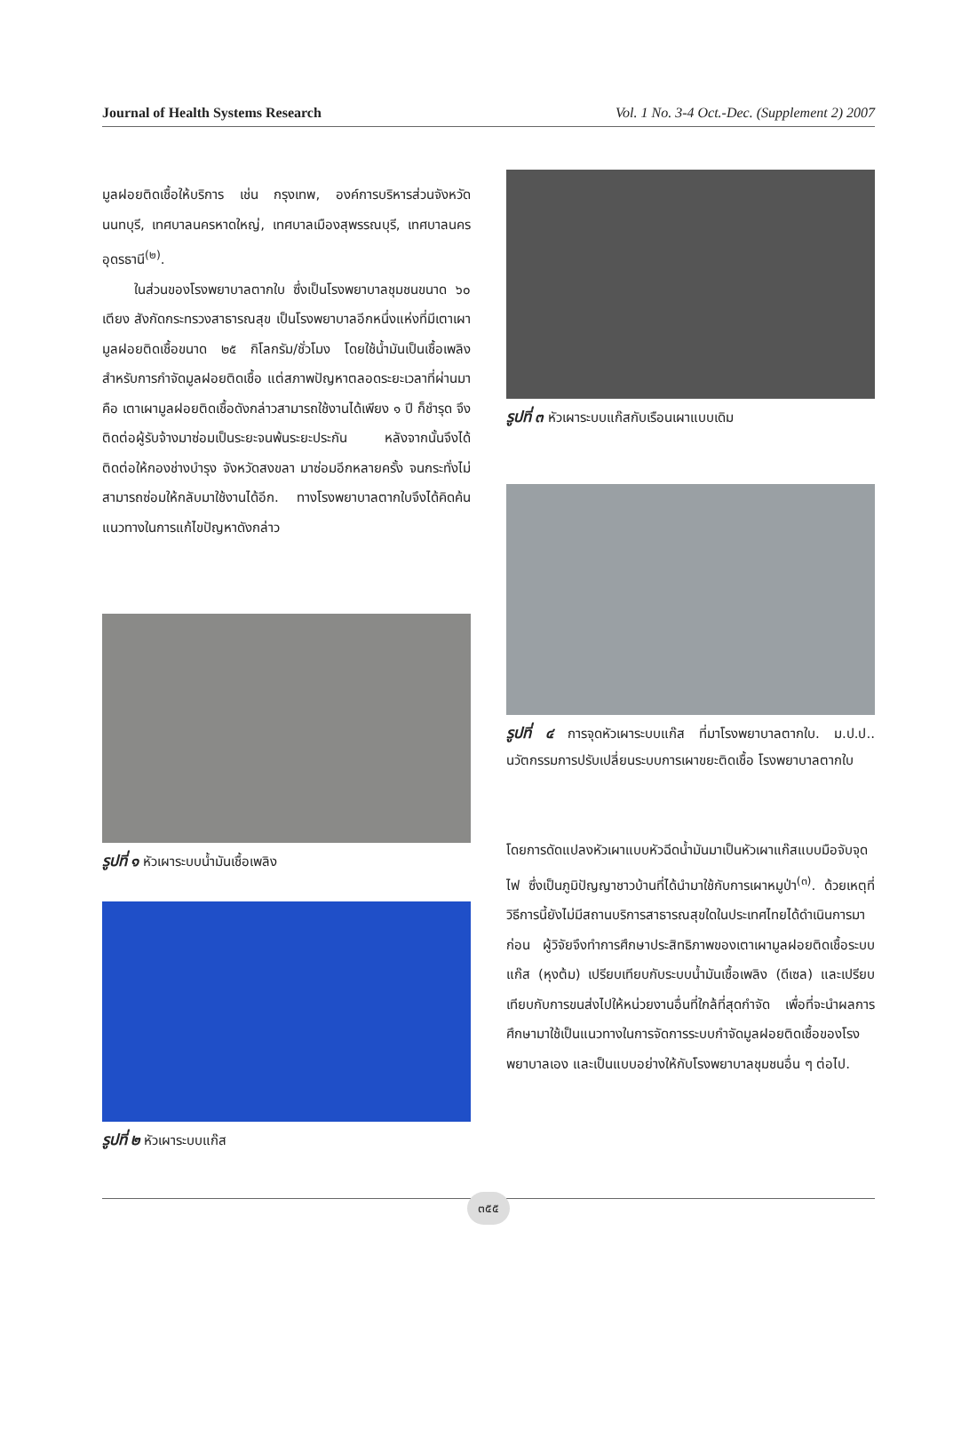Journal of Health Systems Research Vol. 1 No. 3-4 Oct.-Dec. (Supplement 2) 2007
มูลฝอยติดเชื้อให้บริการ เช่น กรุงเทพ, องค์การบริหารส่วนจังหวัดนนทบุรี, เทศบาลนครหาดใหญ่, เทศบาลเมืองสุพรรณบุรี, เทศบาลนครอุดรธานี<sup>(๒)</sup>.
ในส่วนของโรงพยาบาลตากใบ ซึ่งเป็นโรงพยาบาลชุมชนขนาด ๖๐ เตียง สังกัดกระทรวงสาธารณสุข เป็นโรงพยาบาลอีกหนึ่งแห่งที่มีเตาเผามูลฝอยติดเชื้อขนาด ๒๕ กิโลกรัม/ชั่วโมง โดยใช้น้ำมันเป็นเชื้อเพลิงสำหรับการกำจัดมูลฝอยติดเชื้อ แต่สภาพปัญหาตลอดระยะเวลาที่ผ่านมา คือ เตาเผามูลฝอยติดเชื้อดังกล่าวสามารถใช้งานได้เพียง ๑ ปี ก็ชำรุด จึงติดต่อผู้รับจ้างมาซ่อมเป็นระยะจนพ้นระยะประกัน หลังจากนั้นจึงได้ติดต่อให้กองช่างบำรุง จังหวัดสงขลา มาซ่อมอีกหลายครั้ง จนกระทั่งไม่สามารถซ่อมให้กลับมาใช้งานได้อีก. ทางโรงพยาบาลตากใบจึงได้คิดค้นแนวทางในการแก้ไขปัญหาดังกล่าว
รูปที่ ๑ หัวเผาระบบน้ำมันเชื้อเพลิง
รูปที่ ๒ หัวเผาระบบแก๊ส
รูปที่ ๓ หัวเผาระบบแก๊สกับเรือนเผาแบบเดิม
รูปที่ ๔ การจุดหัวเผาระบบแก๊ส ที่มาโรงพยาบาลตากใบ. ม.ป.ป.. นวัตกรรมการปรับเปลี่ยนระบบการเผาขยะติดเชื้อ โรงพยาบาลตากใบ
โดยการดัดแปลงหัวเผาแบบหัวฉีดน้ำมันมาเป็นหัวเผาแก๊สแบบมือจับจุดไฟ ซึ่งเป็นภูมิปัญญาชาวบ้านที่ได้นำมาใช้กับการเผาหมูป่า<sup>(๓)</sup>. ด้วยเหตุที่วิธีการนี้ยังไม่มีสถานบริการสาธารณสุขใดในประเทศไทยได้ดำเนินการมาก่อน ผู้วิจัยจึงทำการศึกษาประสิทธิภาพของเตาเผามูลฝอยติดเชื้อระบบแก๊ส (หุงต้ม) เปรียบเทียบกับระบบน้ำมันเชื้อเพลิง (ดีเซล) และเปรียบเทียบกับการขนส่งไปให้หน่วยงานอื่นที่ใกล้ที่สุดกำจัด เพื่อที่จะนำผลการศึกษามาใช้เป็นแนวทางในการจัดการระบบกำจัดมูลฝอยติดเชื้อของโรงพยาบาลเอง และเป็นแบบอย่างให้กับโรงพยาบาลชุมชนอื่น ๆ ต่อไป.
๓๕๕